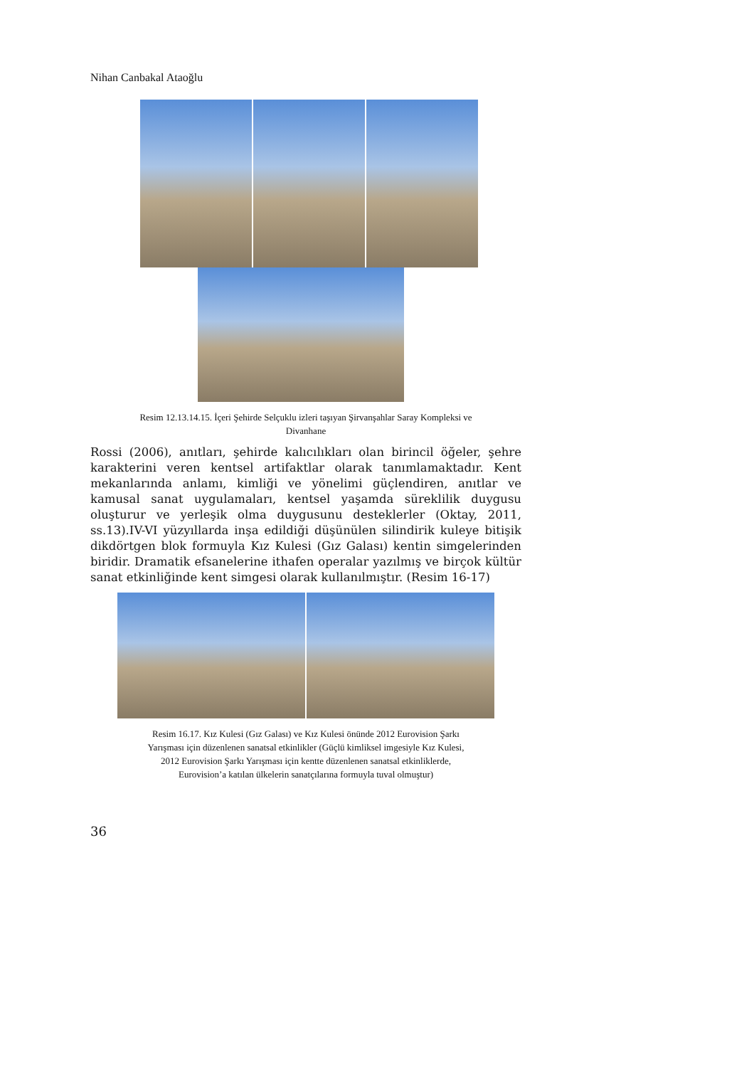Nihan Canbakal Ataoğlu
Resim 12.13.14.15. İçeri Şehirde Selçuklu izleri taşıyan Şirvanşahlar Saray Kompleksi ve
Divanhane
Rossi (2006), anıtları, şehirde kalıcılıkları olan birincil öğeler, şehre karakterini veren kentsel artifaktlar olarak tanımlamaktadır. Kent mekanlarında anlamı, kimliği ve yönelimi güçlendiren, anıtlar ve kamusal sanat uygulamaları, kentsel yaşamda süreklilik duygusu oluşturur ve yerleşik olma duygusunu desteklerler (Oktay, 2011, ss.13).IV-VI yüzyıllarda inşa edildiği düşünülen silindirik kuleye bitişik dikdörtgen blok formuyla Kız Kulesi (Gız Galası) kentin simgelerinden biridir. Dramatik efsanelerine ithafen operalar yazılmış ve birçok kültür sanat etkinliğinde kent simgesi olarak kullanılmıştır. (Resim 16-17)
Resim 16.17. Kız Kulesi (Gız Galası) ve Kız Kulesi önünde 2012 Eurovision Şarkı
Yarışması için düzenlenen sanatsal etkinlikler (Güçlü kimliksel imgesiyle Kız Kulesi,
2012 Eurovision Şarkı Yarışması için kentte düzenlenen sanatsal etkinliklerde,
Eurovision’a katılan ülkelerin sanatçılarına formuyla tuval olmuştur)
36